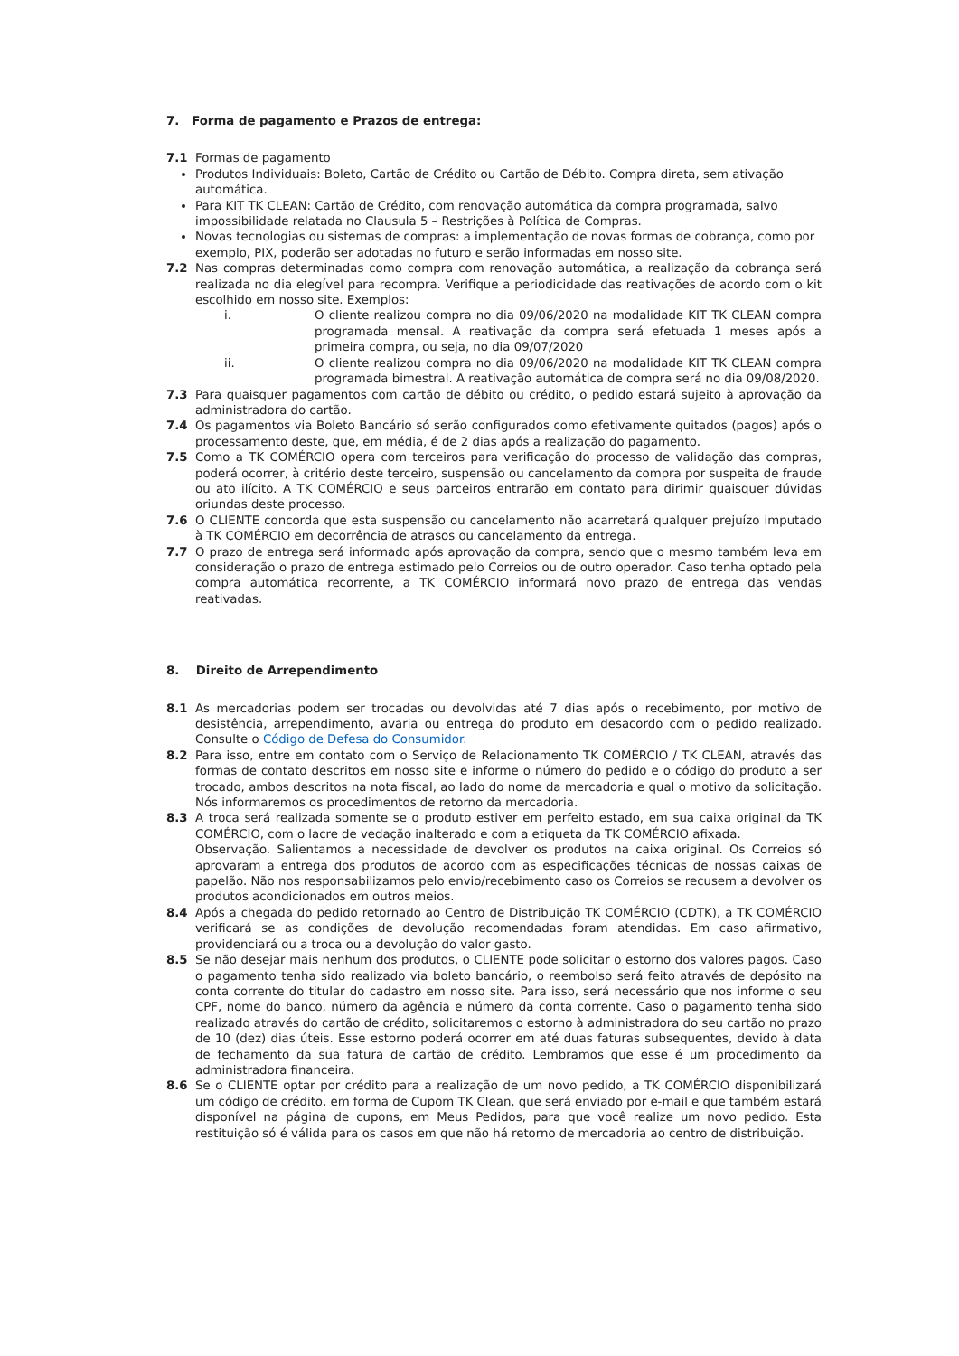7. Forma de pagamento e Prazos de entrega:
7.1 Formas de pagamento
Produtos Individuais: Boleto, Cartão de Crédito ou Cartão de Débito. Compra direta, sem ativação automática.
Para KIT TK CLEAN: Cartão de Crédito, com renovação automática da compra programada, salvo impossibilidade relatada no Clausula 5 – Restrições à Política de Compras.
Novas tecnologias ou sistemas de compras: a implementação de novas formas de cobrança, como por exemplo, PIX, poderão ser adotadas no futuro e serão informadas em nosso site.
7.2 Nas compras determinadas como compra com renovação automática, a realização da cobrança será realizada no dia elegível para recompra. Verifique a periodicidade das reativações de acordo com o kit escolhido em nosso site. Exemplos:
i. O cliente realizou compra no dia 09/06/2020 na modalidade KIT TK CLEAN compra programada mensal. A reativação da compra será efetuada 1 meses após a primeira compra, ou seja, no dia 09/07/2020
ii. O cliente realizou compra no dia 09/06/2020 na modalidade KIT TK CLEAN compra programada bimestral. A reativação automática de compra será no dia 09/08/2020.
7.3 Para quaisquer pagamentos com cartão de débito ou crédito, o pedido estará sujeito à aprovação da administradora do cartão.
7.4 Os pagamentos via Boleto Bancário só serão configurados como efetivamente quitados (pagos) após o processamento deste, que, em média, é de 2 dias após a realização do pagamento.
7.5 Como a TK COMÉRCIO opera com terceiros para verificação do processo de validação das compras, poderá ocorrer, à critério deste terceiro, suspensão ou cancelamento da compra por suspeita de fraude ou ato ilícito. A TK COMÉRCIO e seus parceiros entrarão em contato para dirimir quaisquer dúvidas oriundas deste processo.
7.6 O CLIENTE concorda que esta suspensão ou cancelamento não acarretará qualquer prejuízo imputado à TK COMÉRCIO em decorrência de atrasos ou cancelamento da entrega.
7.7 O prazo de entrega será informado após aprovação da compra, sendo que o mesmo também leva em consideração o prazo de entrega estimado pelo Correios ou de outro operador. Caso tenha optado pela compra automática recorrente, a TK COMÉRCIO informará novo prazo de entrega das vendas reativadas.
8. Direito de Arrependimento
8.1 As mercadorias podem ser trocadas ou devolvidas até 7 dias após o recebimento, por motivo de desistência, arrependimento, avaria ou entrega do produto em desacordo com o pedido realizado. Consulte o Código de Defesa do Consumidor.
8.2 Para isso, entre em contato com o Serviço de Relacionamento TK COMÉRCIO / TK CLEAN, através das formas de contato descritos em nosso site e informe o número do pedido e o código do produto a ser trocado, ambos descritos na nota fiscal, ao lado do nome da mercadoria e qual o motivo da solicitação. Nós informaremos os procedimentos de retorno da mercadoria.
8.3 A troca será realizada somente se o produto estiver em perfeito estado, em sua caixa original da TK COMÉRCIO, com o lacre de vedação inalterado e com a etiqueta da TK COMÉRCIO afixada.
Observação. Salientamos a necessidade de devolver os produtos na caixa original. Os Correios só aprovaram a entrega dos produtos de acordo com as especificações técnicas de nossas caixas de papelão. Não nos responsabilizamos pelo envio/recebimento caso os Correios se recusem a devolver os produtos acondicionados em outros meios.
8.4 Após a chegada do pedido retornado ao Centro de Distribuição TK COMÉRCIO (CDTK), a TK COMÉRCIO verificará se as condições de devolução recomendadas foram atendidas. Em caso afirmativo, providenciará ou a troca ou a devolução do valor gasto.
8.5 Se não desejar mais nenhum dos produtos, o CLIENTE pode solicitar o estorno dos valores pagos. Caso o pagamento tenha sido realizado via boleto bancário, o reembolso será feito através de depósito na conta corrente do titular do cadastro em nosso site. Para isso, será necessário que nos informe o seu CPF, nome do banco, número da agência e número da conta corrente. Caso o pagamento tenha sido realizado através do cartão de crédito, solicitaremos o estorno à administradora do seu cartão no prazo de 10 (dez) dias úteis. Esse estorno poderá ocorrer em até duas faturas subsequentes, devido à data de fechamento da sua fatura de cartão de crédito. Lembramos que esse é um procedimento da administradora financeira.
8.6 Se o CLIENTE optar por crédito para a realização de um novo pedido, a TK COMÉRCIO disponibilizará um código de crédito, em forma de Cupom TK Clean, que será enviado por e-mail e que também estará disponível na página de cupons, em Meus Pedidos, para que você realize um novo pedido. Esta restituição só é válida para os casos em que não há retorno de mercadoria ao centro de distribuição.